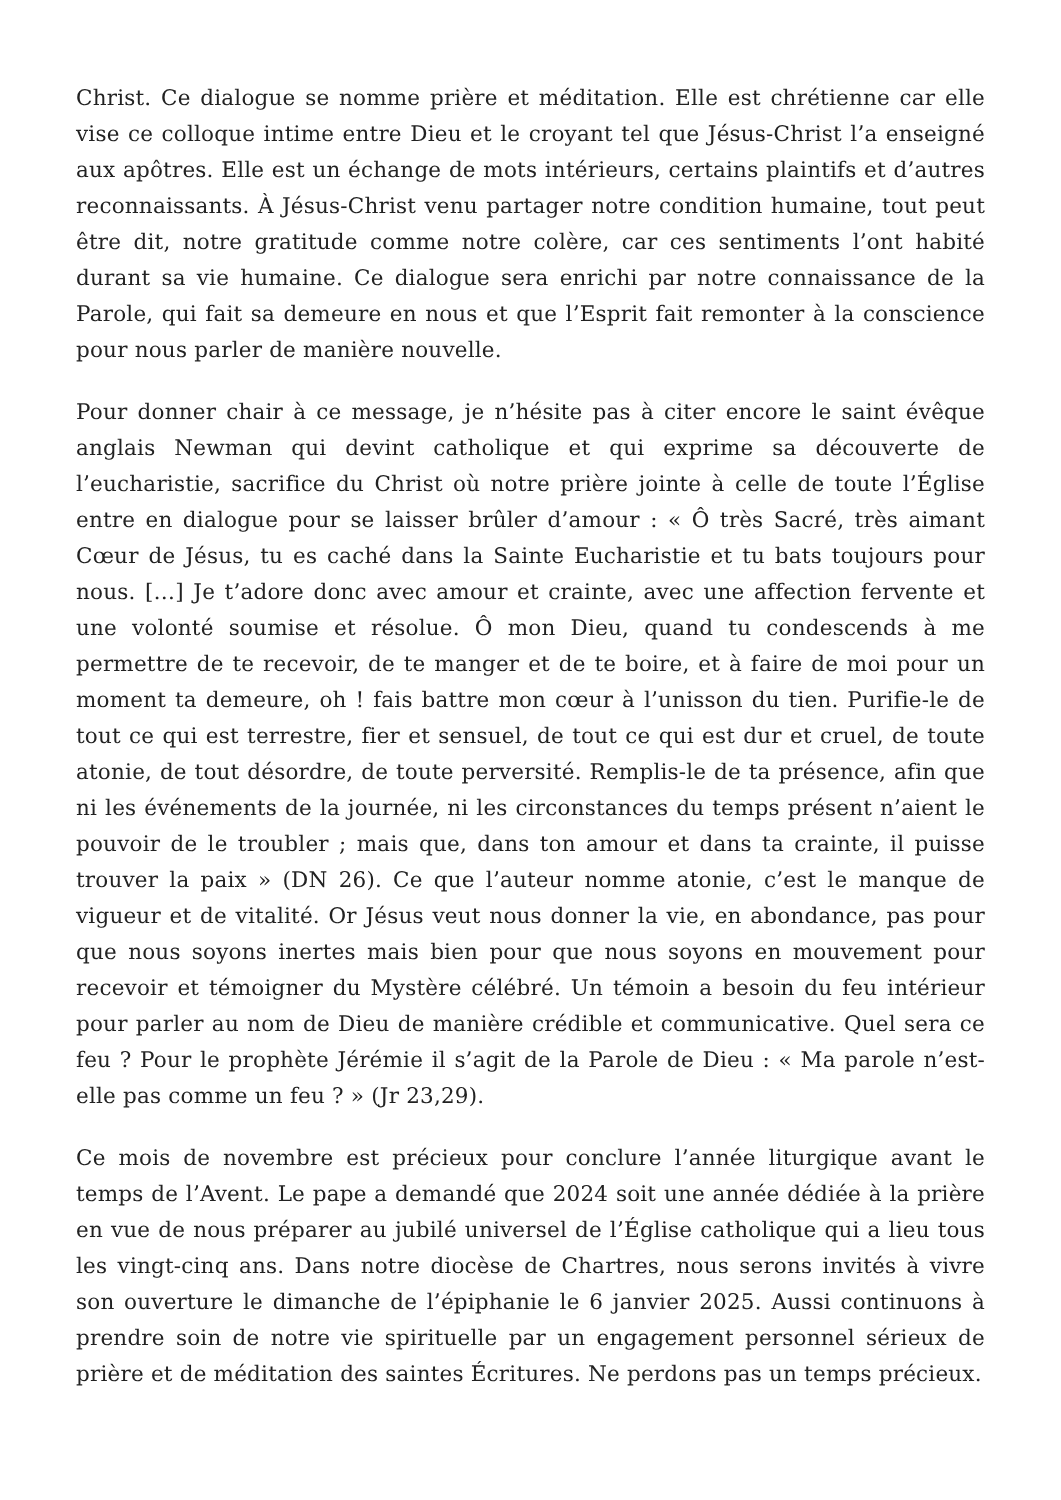Christ. Ce dialogue se nomme prière et méditation. Elle est chrétienne car elle vise ce colloque intime entre Dieu et le croyant tel que Jésus-Christ l’a enseigné aux apôtres. Elle est un échange de mots intérieurs, certains plaintifs et d’autres reconnaissants. À Jésus-Christ venu partager notre condition humaine, tout peut être dit, notre gratitude comme notre colère, car ces sentiments l’ont habité durant sa vie humaine. Ce dialogue sera enrichi par notre connaissance de la Parole, qui fait sa demeure en nous et que l’Esprit fait remonter à la conscience pour nous parler de manière nouvelle.
Pour donner chair à ce message, je n’hésite pas à citer encore le saint évêque anglais Newman qui devint catholique et qui exprime sa découverte de l’eucharistie, sacrifice du Christ où notre prière jointe à celle de toute l’Église entre en dialogue pour se laisser brûler d’amour : « Ô très Sacré, très aimant Cœur de Jésus, tu es caché dans la Sainte Eucharistie et tu bats toujours pour nous. […] Je t’adore donc avec amour et crainte, avec une affection fervente et une volonté soumise et résolue. Ô mon Dieu, quand tu condescends à me permettre de te recevoir, de te manger et de te boire, et à faire de moi pour un moment ta demeure, oh ! fais battre mon cœur à l’unisson du tien. Purifie-le de tout ce qui est terrestre, fier et sensuel, de tout ce qui est dur et cruel, de toute atonie, de tout désordre, de toute perversité. Remplis-le de ta présence, afin que ni les événements de la journée, ni les circonstances du temps présent n’aient le pouvoir de le troubler ; mais que, dans ton amour et dans ta crainte, il puisse trouver la paix » (DN 26). Ce que l’auteur nomme atonie, c’est le manque de vigueur et de vitalité. Or Jésus veut nous donner la vie, en abondance, pas pour que nous soyons inertes mais bien pour que nous soyons en mouvement pour recevoir et témoigner du Mystère célébré. Un témoin a besoin du feu intérieur pour parler au nom de Dieu de manière crédible et communicative. Quel sera ce feu ? Pour le prophète Jérémie il s’agit de la Parole de Dieu : « Ma parole n’est-elle pas comme un feu ? » (Jr 23,29).
Ce mois de novembre est précieux pour conclure l’année liturgique avant le temps de l’Avent. Le pape a demandé que 2024 soit une année dédiée à la prière en vue de nous préparer au jubilé universel de l’Église catholique qui a lieu tous les vingt-cinq ans. Dans notre diocèse de Chartres, nous serons invités à vivre son ouverture le dimanche de l’épiphanie le 6 janvier 2025. Aussi continuons à prendre soin de notre vie spirituelle par un engagement personnel sérieux de prière et de méditation des saintes Écritures. Ne perdons pas un temps précieux.